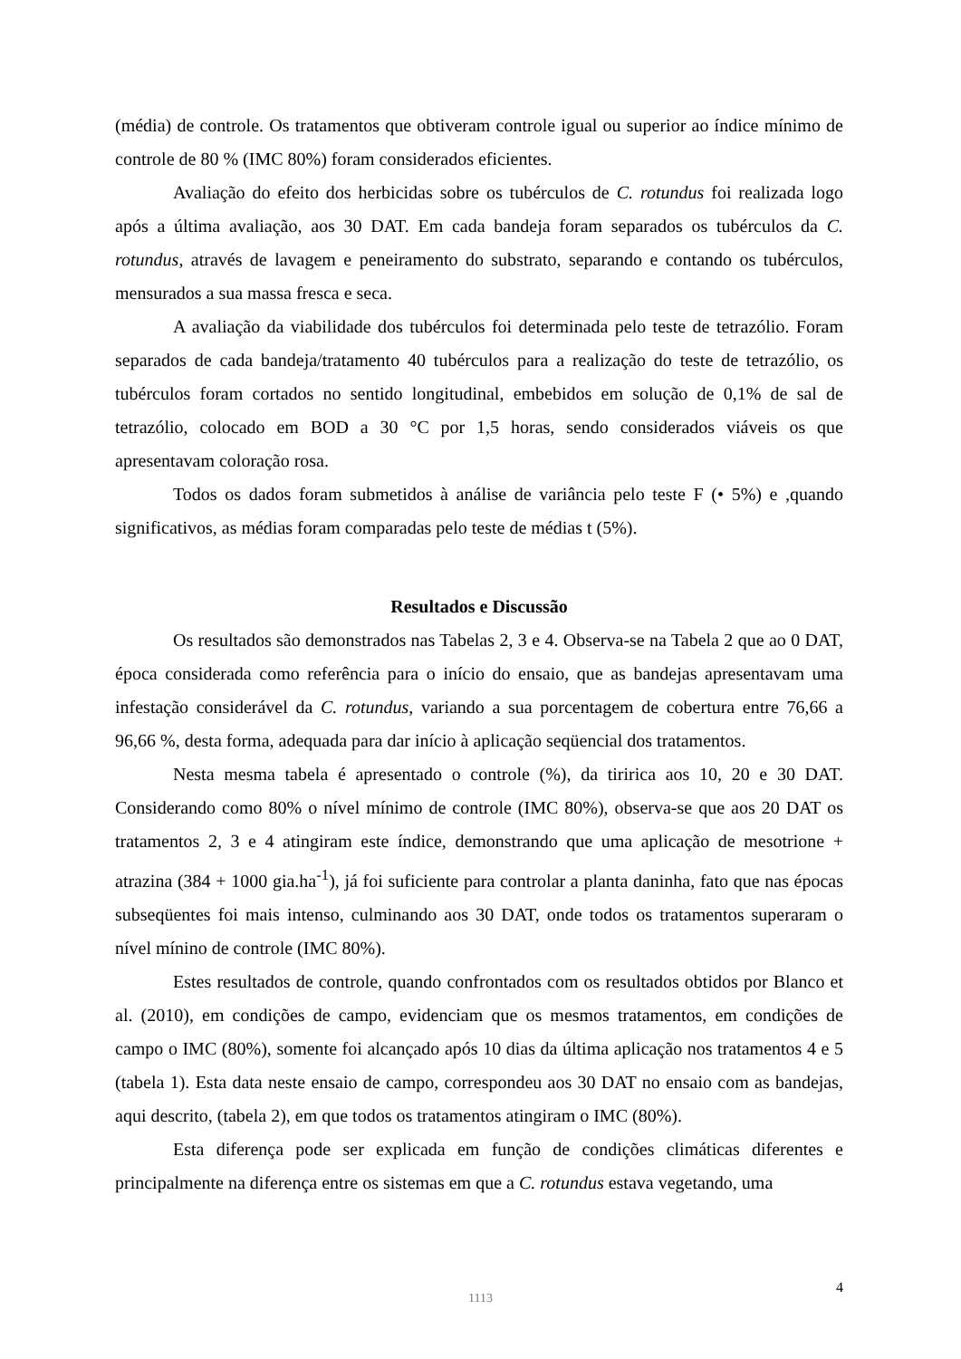(média) de controle. Os tratamentos que obtiveram controle igual ou superior ao índice mínimo de controle de 80 % (IMC 80%) foram considerados eficientes.
Avaliação do efeito dos herbicidas sobre os tubérculos de C. rotundus foi realizada logo após a última avaliação, aos 30 DAT. Em cada bandeja foram separados os tubérculos da C. rotundus, através de lavagem e peneiramento do substrato, separando e contando os tubérculos, mensurados a sua massa fresca e seca.
A avaliação da viabilidade dos tubérculos foi determinada pelo teste de tetrazólio. Foram separados de cada bandeja/tratamento 40 tubérculos para a realização do teste de tetrazólio, os tubérculos foram cortados no sentido longitudinal, embebidos em solução de 0,1% de sal de tetrazólio, colocado em BOD a 30 °C por 1,5 horas, sendo considerados viáveis os que apresentavam coloração rosa.
Todos os dados foram submetidos à análise de variância pelo teste F (• 5%) e ,quando significativos, as médias foram comparadas pelo teste de médias t (5%).
Resultados e Discussão
Os resultados são demonstrados nas Tabelas 2, 3 e 4. Observa-se na Tabela 2 que ao 0 DAT, época considerada como referência para o início do ensaio, que as bandejas apresentavam uma infestação considerável da C. rotundus, variando a sua porcentagem de cobertura entre 76,66 a 96,66 %, desta forma, adequada para dar início à aplicação seqüencial dos tratamentos.
Nesta mesma tabela é apresentado o controle (%), da tiririca aos 10, 20 e 30 DAT. Considerando como 80% o nível mínimo de controle (IMC 80%), observa-se que aos 20 DAT os tratamentos 2, 3 e 4 atingiram este índice, demonstrando que uma aplicação de mesotrione + atrazina (384 + 1000 gia.ha<sup>-1</sup>), já foi suficiente para controlar a planta daninha, fato que nas épocas subseqüentes foi mais intenso, culminando aos 30 DAT, onde todos os tratamentos superaram o nível mínino de controle (IMC 80%).
Estes resultados de controle, quando confrontados com os resultados obtidos por Blanco et al. (2010), em condições de campo, evidenciam que os mesmos tratamentos, em condições de campo o IMC (80%), somente foi alcançado após 10 dias da última aplicação nos tratamentos 4 e 5 (tabela 1). Esta data neste ensaio de campo, correspondeu aos 30 DAT no ensaio com as bandejas, aqui descrito, (tabela 2), em que todos os tratamentos atingiram o IMC (80%).
Esta diferença pode ser explicada em função de condições climáticas diferentes e principalmente na diferença entre os sistemas em que a C. rotundus estava vegetando, uma
1113 4